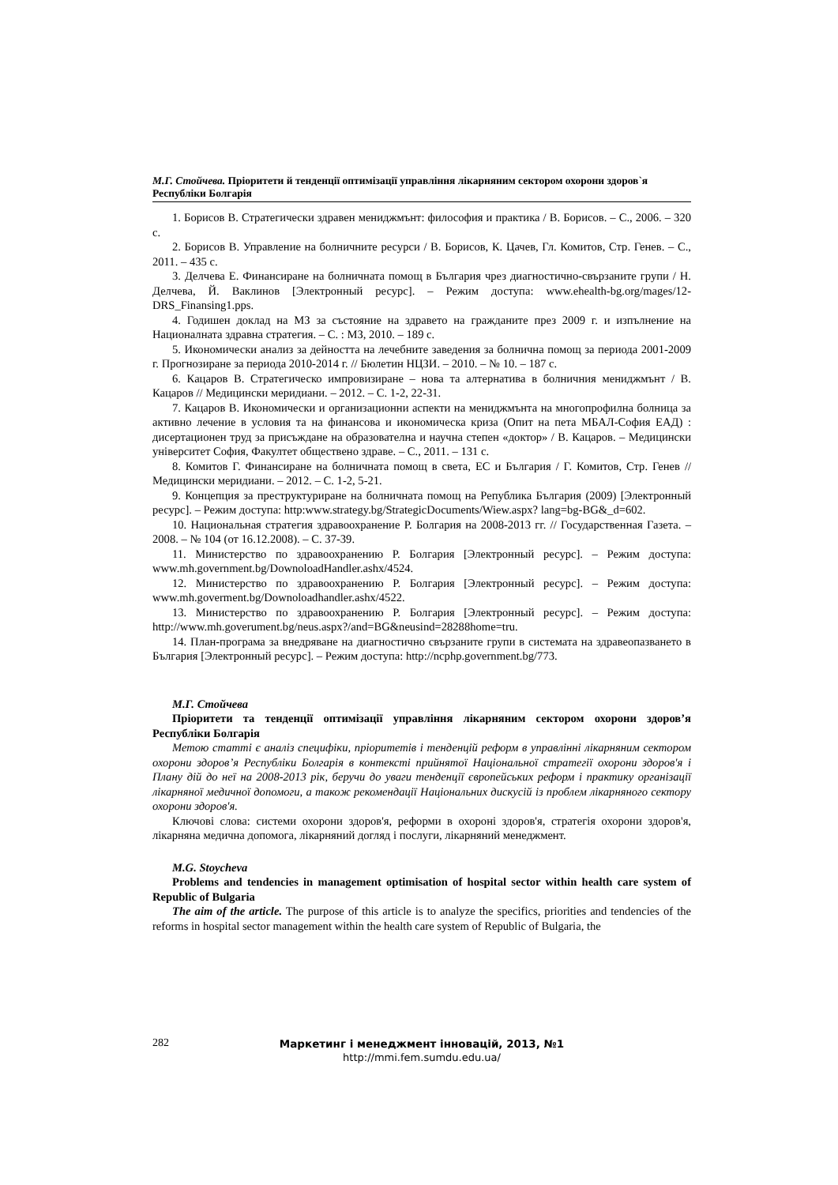М.Г. Стойчева. Пріоритети й тенденції оптимізації управління лікарняним сектором охорони здоров`я Республіки Болгарія
1. Борисов В. Стратегически здравен мениджмънт: философия и практика / В. Борисов. – С., 2006. – 320 с.
2. Борисов В. Управление на болничните ресурси / В. Борисов, К. Цачев, Гл. Комитов, Стр. Генев. – С., 2011. – 435 с.
3. Делчева Е. Финансиране на болничната помощ в България чрез диагностично-свързаните групи / Н. Делчева, Й. Ваклинов [Электронный ресурс]. – Режим доступа: www.ehealth-bg.org/mages/12-DRS_Finansing1.pps.
4. Годишен доклад на МЗ за състояние на здравето на гражданите през 2009 г. и изпълнение на Националната здравна стратегия. – С. : МЗ, 2010. – 189 с.
5. Икономически анализ за дейността на лечебните заведения за болнична помощ за периода 2001-2009 г. Прогнозиране за периода 2010-2014 г. // Бюлетин НЦЗИ. – 2010. – № 10. – 187 с.
6. Кацаров В. Стратегическо импровизиране – нова та алтернатива в болничния мениджмънт / В. Кацаров // Медицински меридиани. – 2012. – С. 1-2, 22-31.
7. Кацаров В. Икономически и организационни аспекти на мениджмънта на многопрофилна болница за активно лечение в условия та на финансова и икономическа криза (Опит на пета МБАЛ-София ЕАД) : дисертационен труд за присъждане на образователна и научна степен «доктор» / В. Кацаров. – Медицински університет София, Факултет обществено здраве. – С., 2011. – 131 с.
8. Комитов Г. Финансиране на болничната помощ в света, ЕС и България / Г. Комитов, Стр. Генев // Медицински меридиани. – 2012. – С. 1-2, 5-21.
9. Концепция за преструктуриране на болничната помощ на Република България (2009) [Электронный ресурс]. – Режим доступа: http:www.strategy.bg/StrategicDocuments/Wiew.aspx? lang=bg-BG&_d=602.
10. Национальная стратегия здравоохранение Р. Болгария на 2008-2013 гг. // Государственная Газета. – 2008. – № 104 (от 16.12.2008). – С. 37-39.
11. Министерство по здравоохранению Р. Болгария [Электронный ресурс]. – Режим доступа: www.mh.government.bg/DownoloadHandler.ashx/4524.
12. Министерство по здравоохранению Р. Болгария [Электронный ресурс]. – Режим доступа: www.mh.goverment.bg/Downoloadhandler.ashx/4522.
13. Министерство по здравоохранению Р. Болгария [Электронный ресурс]. – Режим доступа: http://www.mh.goverument.bg/neus.aspx?/and=BG&neusind=28288home=tru.
14. План-програма за внедряване на диагностично свързаните групи в системата на здравеопазването в България [Электронный ресурс]. – Режим доступа: http://ncphp.government.bg/773.
М.Г. Стойчева
Пріоритети та тенденції оптимізації управління лікарняним сектором охорони здоров’я Республіки Болгарія
Метою статті є аналіз специфіки, пріоритетів і тенденцій реформ в управлінні лікарняним сектором охорони здоров’я Республіки Болгарія в контексті прийнятої Національної стратегії охорони здоров'я і Плану дій до неї на 2008-2013 рік, беручи до уваги тенденції європейських реформ і практику організації лікарняної медичної допомоги, а також рекомендації Національних дискусій із проблем лікарняного сектору охорони здоров'я.
Ключові слова: системи охорони здоров'я, реформи в охороні здоров'я, стратегія охорони здоров'я, лікарняна медична допомога, лікарняний догляд і послуги, лікарняний менеджмент.
M.G. Stoycheva
Problems and tendencies in management optimisation of hospital sector within health care system of Republic of Bulgaria
The aim of the article. The purpose of this article is to analyze the specifics, priorities and tendencies of the reforms in hospital sector management within the health care system of Republic of Bulgaria, the
282
Маркетинг і менеджмент інновацій, 2013, №1
http://mmi.fem.sumdu.edu.ua/